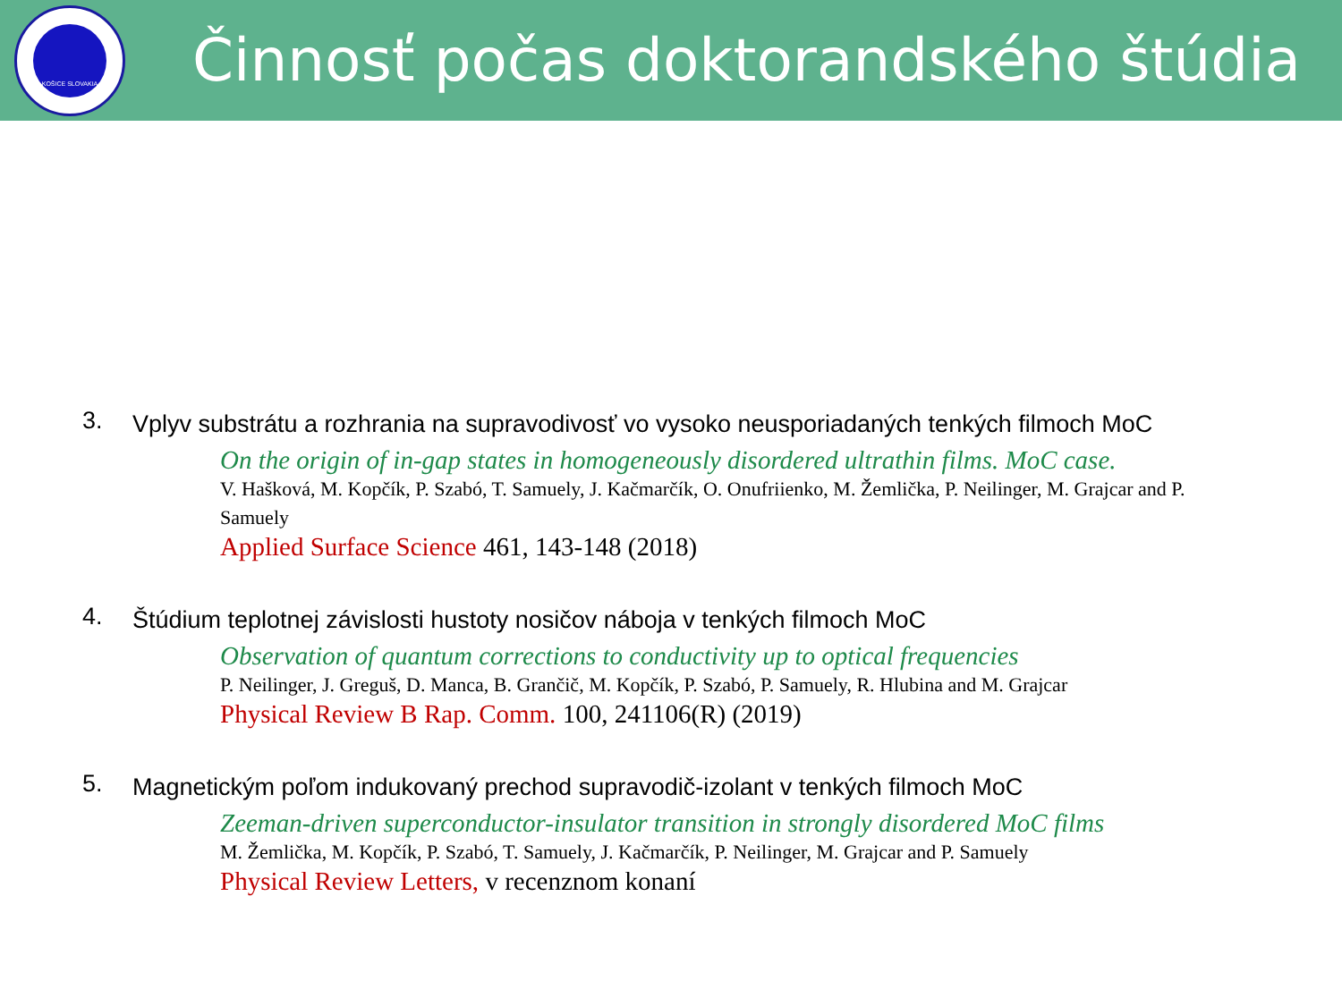KOŠICE SLOVAKIA
Činnosť počas doktorandského štúdia
3.
Vplyv substrátu a rozhrania na supravodivosť vo vysoko neusporiadaných tenkých filmoch MoC
On the origin of in-gap states in homogeneously disordered ultrathin films. MoC case.
V. Hašková, M. Kopčík, P. Szabó, T. Samuely, J. Kačmarčík, O. Onufriienko, M. Žemlička, P. Neilinger, M. Grajcar and P. Samuely
Applied Surface Science 461, 143-148 (2018)
4.
Štúdium teplotnej závislosti hustoty nosičov náboja v tenkých filmoch MoC
Observation of quantum corrections to conductivity up to optical frequencies
P. Neilinger, J. Greguš, D. Manca, B. Grančič, M. Kopčík, P. Szabó, P. Samuely, R. Hlubina and M. Grajcar
Physical Review B Rap. Comm. 100, 241106(R) (2019)
5.
Magnetickým poľom indukovaný prechod supravodič-izolant v tenkých filmoch MoC
Zeeman-driven superconductor-insulator transition in strongly disordered MoC films
M. Žemlička, M. Kopčík, P. Szabó, T. Samuely, J. Kačmarčík, P. Neilinger, M. Grajcar and P. Samuely
Physical Review Letters, v recenznom konaní